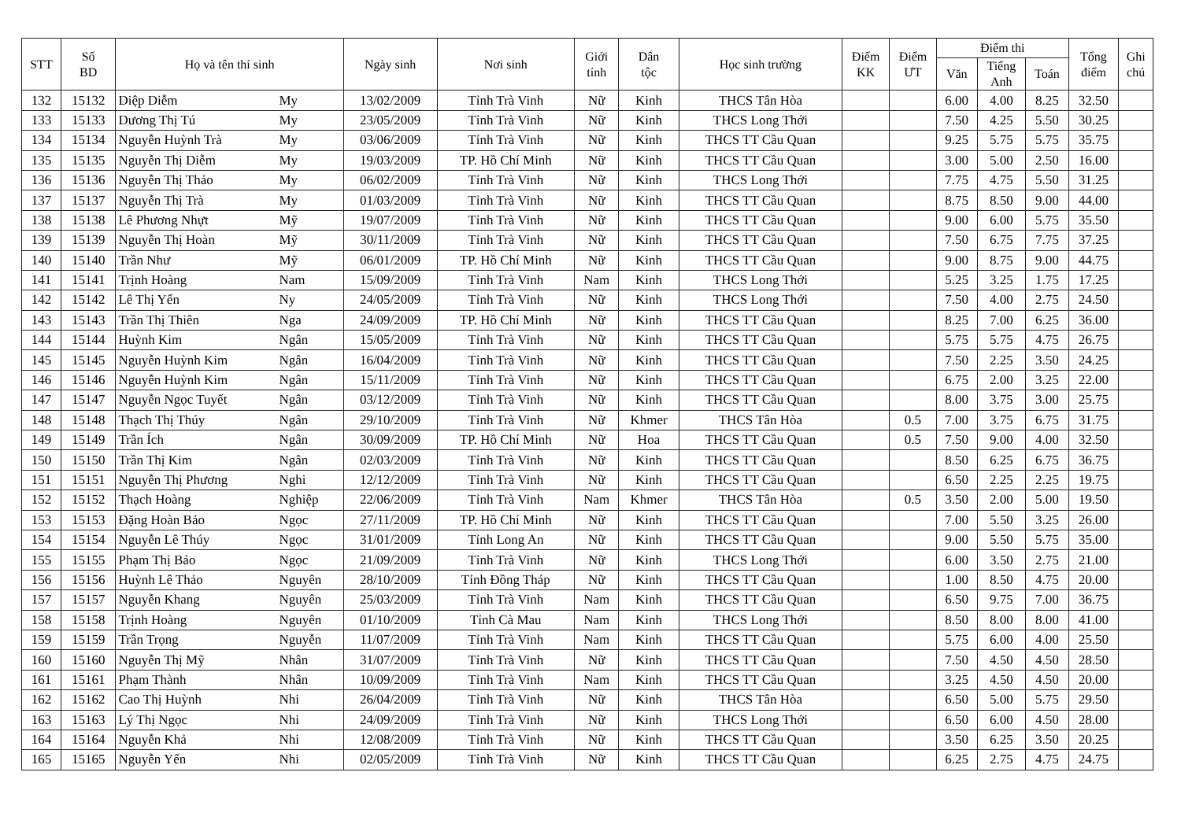| STT | Số BD | Họ và tên thí sinh | | Ngày sinh | Nơi sinh | Giới tính | Dân tộc | Học sinh trường | Điểm KK | Điểm ƯT | Điểm thi | | | Tổng điểm | Ghi chú |
| --- | --- | --- | --- | --- | --- | --- | --- | --- | --- | --- | --- | --- | --- | --- | --- |
| | | | | | | | | | | | Văn | Tiếng Anh | Toán | | |
| 132 | 15132 | Diệp Diễm | My | 13/02/2009 | Tỉnh Trà Vinh | Nữ | Kinh | THCS Tân Hòa | | | 6.00 | 4.00 | 8.25 | 32.50 | |
| 133 | 15133 | Dương Thị Tú | My | 23/05/2009 | Tỉnh Trà Vinh | Nữ | Kinh | THCS Long Thới | | | 7.50 | 4.25 | 5.50 | 30.25 | |
| 134 | 15134 | Nguyễn Huỳnh Trà | My | 03/06/2009 | Tỉnh Trà Vinh | Nữ | Kinh | THCS TT Cầu Quan | | | 9.25 | 5.75 | 5.75 | 35.75 | |
| 135 | 15135 | Nguyễn Thị Diễm | My | 19/03/2009 | TP. Hồ Chí Minh | Nữ | Kinh | THCS TT Cầu Quan | | | 3.00 | 5.00 | 2.50 | 16.00 | |
| 136 | 15136 | Nguyễn Thị Thảo | My | 06/02/2009 | Tỉnh Trà Vinh | Nữ | Kinh | THCS Long Thới | | | 7.75 | 4.75 | 5.50 | 31.25 | |
| 137 | 15137 | Nguyễn Thị Trà | My | 01/03/2009 | Tỉnh Trà Vinh | Nữ | Kinh | THCS TT Cầu Quan | | | 8.75 | 8.50 | 9.00 | 44.00 | |
| 138 | 15138 | Lê Phương Nhựt | Mỹ | 19/07/2009 | Tỉnh Trà Vinh | Nữ | Kinh | THCS TT Cầu Quan | | | 9.00 | 6.00 | 5.75 | 35.50 | |
| 139 | 15139 | Nguyễn Thị Hoàn | Mỹ | 30/11/2009 | Tỉnh Trà Vinh | Nữ | Kinh | THCS TT Cầu Quan | | | 7.50 | 6.75 | 7.75 | 37.25 | |
| 140 | 15140 | Trần Như | Mỹ | 06/01/2009 | TP. Hồ Chí Minh | Nữ | Kinh | THCS TT Cầu Quan | | | 9.00 | 8.75 | 9.00 | 44.75 | |
| 141 | 15141 | Trịnh Hoàng | Nam | 15/09/2009 | Tỉnh Trà Vinh | Nam | Kinh | THCS Long Thới | | | 5.25 | 3.25 | 1.75 | 17.25 | |
| 142 | 15142 | Lê Thị Yến | Ny | 24/05/2009 | Tỉnh Trà Vinh | Nữ | Kinh | THCS Long Thới | | | 7.50 | 4.00 | 2.75 | 24.50 | |
| 143 | 15143 | Trần Thị Thiên | Nga | 24/09/2009 | TP. Hồ Chí Minh | Nữ | Kinh | THCS TT Cầu Quan | | | 8.25 | 7.00 | 6.25 | 36.00 | |
| 144 | 15144 | Huỳnh Kim | Ngân | 15/05/2009 | Tỉnh Trà Vinh | Nữ | Kinh | THCS TT Cầu Quan | | | 5.75 | 5.75 | 4.75 | 26.75 | |
| 145 | 15145 | Nguyễn Huỳnh Kim | Ngân | 16/04/2009 | Tỉnh Trà Vinh | Nữ | Kinh | THCS TT Cầu Quan | | | 7.50 | 2.25 | 3.50 | 24.25 | |
| 146 | 15146 | Nguyễn Huỳnh Kim | Ngân | 15/11/2009 | Tỉnh Trà Vinh | Nữ | Kinh | THCS TT Cầu Quan | | | 6.75 | 2.00 | 3.25 | 22.00 | |
| 147 | 15147 | Nguyễn Ngọc Tuyết | Ngân | 03/12/2009 | Tỉnh Trà Vinh | Nữ | Kinh | THCS TT Cầu Quan | | | 8.00 | 3.75 | 3.00 | 25.75 | |
| 148 | 15148 | Thạch Thị Thúy | Ngân | 29/10/2009 | Tỉnh Trà Vinh | Nữ | Khmer | THCS Tân Hòa | | 0.5 | 7.00 | 3.75 | 6.75 | 31.75 | |
| 149 | 15149 | Trần Ích | Ngân | 30/09/2009 | TP. Hồ Chí Minh | Nữ | Hoa | THCS TT Cầu Quan | | 0.5 | 7.50 | 9.00 | 4.00 | 32.50 | |
| 150 | 15150 | Trần Thị Kim | Ngân | 02/03/2009 | Tỉnh Trà Vinh | Nữ | Kinh | THCS TT Cầu Quan | | | 8.50 | 6.25 | 6.75 | 36.75 | |
| 151 | 15151 | Nguyễn Thị Phương | Nghi | 12/12/2009 | Tỉnh Trà Vinh | Nữ | Kinh | THCS TT Cầu Quan | | | 6.50 | 2.25 | 2.25 | 19.75 | |
| 152 | 15152 | Thạch Hoàng | Nghiệp | 22/06/2009 | Tỉnh Trà Vinh | Nam | Khmer | THCS Tân Hòa | | 0.5 | 3.50 | 2.00 | 5.00 | 19.50 | |
| 153 | 15153 | Đặng Hoàn Bảo | Ngọc | 27/11/2009 | TP. Hồ Chí Minh | Nữ | Kinh | THCS TT Cầu Quan | | | 7.00 | 5.50 | 3.25 | 26.00 | |
| 154 | 15154 | Nguyễn Lê Thúy | Ngọc | 31/01/2009 | Tỉnh Long An | Nữ | Kinh | THCS TT Cầu Quan | | | 9.00 | 5.50 | 5.75 | 35.00 | |
| 155 | 15155 | Phạm Thị Bảo | Ngọc | 21/09/2009 | Tỉnh Trà Vinh | Nữ | Kinh | THCS Long Thới | | | 6.00 | 3.50 | 2.75 | 21.00 | |
| 156 | 15156 | Huỳnh Lê Thảo | Nguyên | 28/10/2009 | Tỉnh Đồng Tháp | Nữ | Kinh | THCS TT Cầu Quan | | | 1.00 | 8.50 | 4.75 | 20.00 | |
| 157 | 15157 | Nguyễn Khang | Nguyên | 25/03/2009 | Tỉnh Trà Vinh | Nam | Kinh | THCS TT Cầu Quan | | | 6.50 | 9.75 | 7.00 | 36.75 | |
| 158 | 15158 | Trịnh Hoàng | Nguyên | 01/10/2009 | Tỉnh Cà Mau | Nam | Kinh | THCS Long Thới | | | 8.50 | 8.00 | 8.00 | 41.00 | |
| 159 | 15159 | Trần Trọng | Nguyễn | 11/07/2009 | Tỉnh Trà Vinh | Nam | Kinh | THCS TT Cầu Quan | | | 5.75 | 6.00 | 4.00 | 25.50 | |
| 160 | 15160 | Nguyễn Thị Mỹ | Nhân | 31/07/2009 | Tỉnh Trà Vinh | Nữ | Kinh | THCS TT Cầu Quan | | | 7.50 | 4.50 | 4.50 | 28.50 | |
| 161 | 15161 | Phạm Thành | Nhân | 10/09/2009 | Tỉnh Trà Vinh | Nam | Kinh | THCS TT Cầu Quan | | | 3.25 | 4.50 | 4.50 | 20.00 | |
| 162 | 15162 | Cao Thị Huỳnh | Nhi | 26/04/2009 | Tỉnh Trà Vinh | Nữ | Kinh | THCS Tân Hòa | | | 6.50 | 5.00 | 5.75 | 29.50 | |
| 163 | 15163 | Lý Thị Ngọc | Nhi | 24/09/2009 | Tỉnh Trà Vinh | Nữ | Kinh | THCS Long Thới | | | 6.50 | 6.00 | 4.50 | 28.00 | |
| 164 | 15164 | Nguyễn Khả | Nhi | 12/08/2009 | Tỉnh Trà Vinh | Nữ | Kinh | THCS TT Cầu Quan | | | 3.50 | 6.25 | 3.50 | 20.25 | |
| 165 | 15165 | Nguyễn Yến | Nhi | 02/05/2009 | Tỉnh Trà Vinh | Nữ | Kinh | THCS TT Cầu Quan | | | 6.25 | 2.75 | 4.75 | 24.75 | |